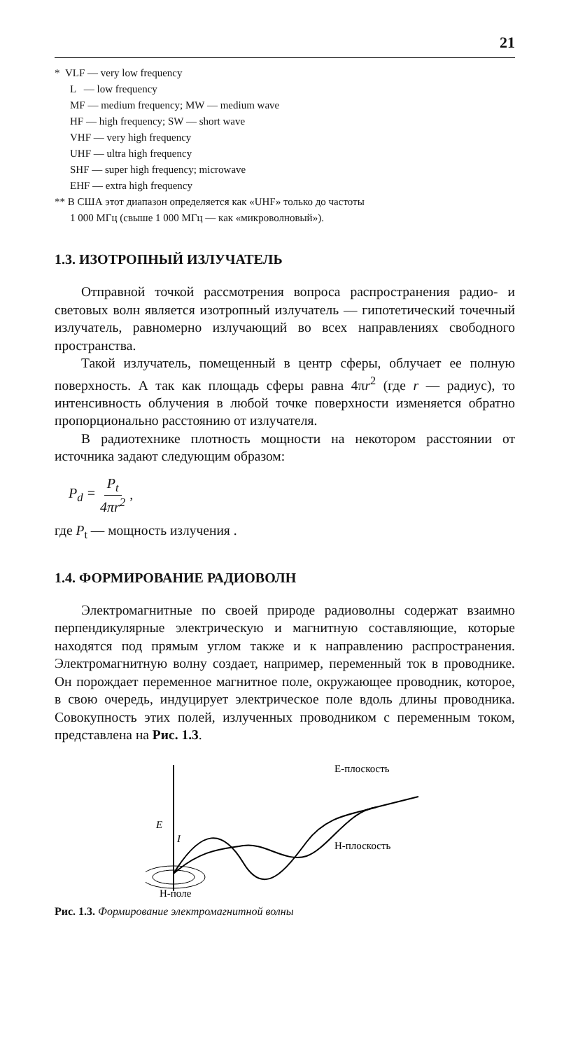21
* VLF — very low frequency
L — low frequency
MF — medium frequency; MW — medium wave
HF — high frequency; SW — short wave
VHF — very high frequency
UHF — ultra high frequency
SHF — super high frequency; microwave
EHF — extra high frequency
** В США этот диапазон определяется как «UHF» только до частоты
1 000 МГц (свыше 1 000 МГц — как «микроволновый»).
1.3. ИЗОТРОПНЫЙ ИЗЛУЧАТЕЛЬ
Отправной точкой рассмотрения вопроса распространения радио- и световых волн является изотропный излучатель — гипотетический точечный излучатель, равномерно излучающий во всех направлениях свободного пространства.
Такой излучатель, помещенный в центр сферы, облучает ее полную поверхность. А так как площадь сферы равна 4πr<sup>2</sup> (где r — радиус), то интенсивность облучения в любой точке поверхности изменяется обратно пропорционально расстоянию от излучателя.
В радиотехнике плотность мощности на некотором расстоянии от источника задают следующим образом:
P<sub>d</sub> = P<sub>t</sub> 4πr<sup>2</sup>,
где P<sub>t</sub> — мощность излучения .
1.4. ФОРМИРОВАНИЕ РАДИОВОЛН
Электромагнитные по своей природе радиоволны содержат взаимно перпендикулярные электрическую и магнитную составляющие, которые находятся под прямым углом также и к направлению распространения. Электромагнитную волну создает, например, переменный ток в проводнике. Он порождает переменное магнитное поле, окружающее проводник, которое, в свою очередь, индуцирует электрическое поле вдоль длины проводника. Совокупность этих полей, излученных проводником с переменным током, представлена на Рис. 1.3.
E-плоскость
H-плоскость
E
I
H-поле
Рис. 1.3. Формирование электромагнитной волны